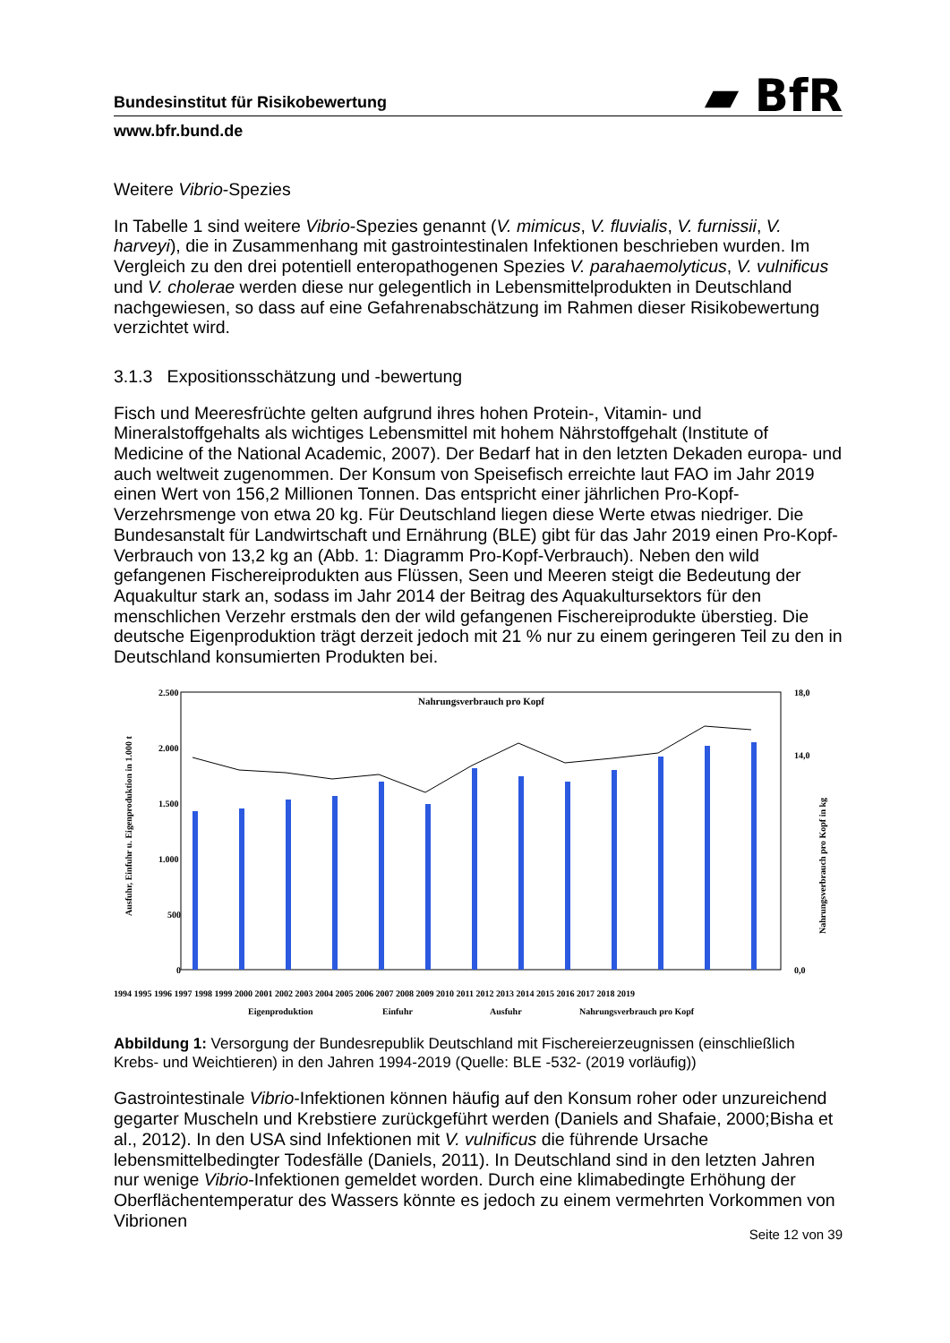▰ BfR
Bundesinstitut für Risikobewertung
www.bfr.bund.de
Weitere Vibrio-Spezies
In Tabelle 1 sind weitere Vibrio-Spezies genannt (V. mimicus, V. fluvialis, V. furnissii, V. harveyi), die in Zusammenhang mit gastrointestinalen Infektionen beschrieben wurden. Im Vergleich zu den drei potentiell enteropathogenen Spezies V. parahaemolyticus, V. vulnificus und V. cholerae werden diese nur gelegentlich in Lebensmittelprodukten in Deutschland nachgewiesen, so dass auf eine Gefahrenabschätzung im Rahmen dieser Risikobewertung verzichtet wird.
3.1.3 Expositionsschätzung und -bewertung
Fisch und Meeresfrüchte gelten aufgrund ihres hohen Protein-, Vitamin- und Mineralstoffgehalts als wichtiges Lebensmittel mit hohem Nährstoffgehalt (Institute of Medicine of the National Academic, 2007). Der Bedarf hat in den letzten Dekaden europa- und auch weltweit zugenommen. Der Konsum von Speisefisch erreichte laut FAO im Jahr 2019 einen Wert von 156,2 Millionen Tonnen. Das entspricht einer jährlichen Pro-Kopf-Verzehrsmenge von etwa 20 kg. Für Deutschland liegen diese Werte etwas niedriger. Die Bundesanstalt für Landwirtschaft und Ernährung (BLE) gibt für das Jahr 2019 einen Pro-Kopf-Verbrauch von 13,2 kg an (Abb. 1: Diagramm Pro-Kopf-Verbrauch). Neben den wild gefangenen Fischereiprodukten aus Flüssen, Seen und Meeren steigt die Bedeutung der Aquakultur stark an, sodass im Jahr 2014 der Beitrag des Aquakultursektors für den menschlichen Verzehr erstmals den der wild gefangenen Fischereiprodukte überstieg. Die deutsche Eigenproduktion trägt derzeit jedoch mit 21 % nur zu einem geringeren Teil zu den in Deutschland konsumierten Produkten bei.
2.500
2.000
1.500
1.000
500
0
18,0
14,0
0,0
Nahrungsverbrauch pro Kopf
1994 1995 1996 1997 1998 1999 2000 2001 2002 2003 2004 2005 2006 2007 2008 2009 2010 2011 2012 2013 2014 2015 2016 2017 2018 2019
Eigenproduktion
Einfuhr
Ausfuhr
Nahrungsverbrauch pro Kopf
Ausfuhr, Einfuhr u. Eigenproduktion in 1.000 t
Nahrungsverbrauch pro Kopf in kg
Abbildung 1: Versorgung der Bundesrepublik Deutschland mit Fischereierzeugnissen (einschließlich Krebs- und Weichtieren) in den Jahren 1994-2019 (Quelle: BLE -532- (2019 vorläufig))
Gastrointestinale Vibrio-Infektionen können häufig auf den Konsum roher oder unzureichend gegarter Muscheln und Krebstiere zurückgeführt werden (Daniels and Shafaie, 2000;Bisha et al., 2012). In den USA sind Infektionen mit V. vulnificus die führende Ursache lebensmittelbedingter Todesfälle (Daniels, 2011). In Deutschland sind in den letzten Jahren nur wenige Vibrio-Infektionen gemeldet worden. Durch eine klimabedingte Erhöhung der Oberflächentemperatur des Wassers könnte es jedoch zu einem vermehrten Vorkommen von Vibrionen
Seite 12 von 39